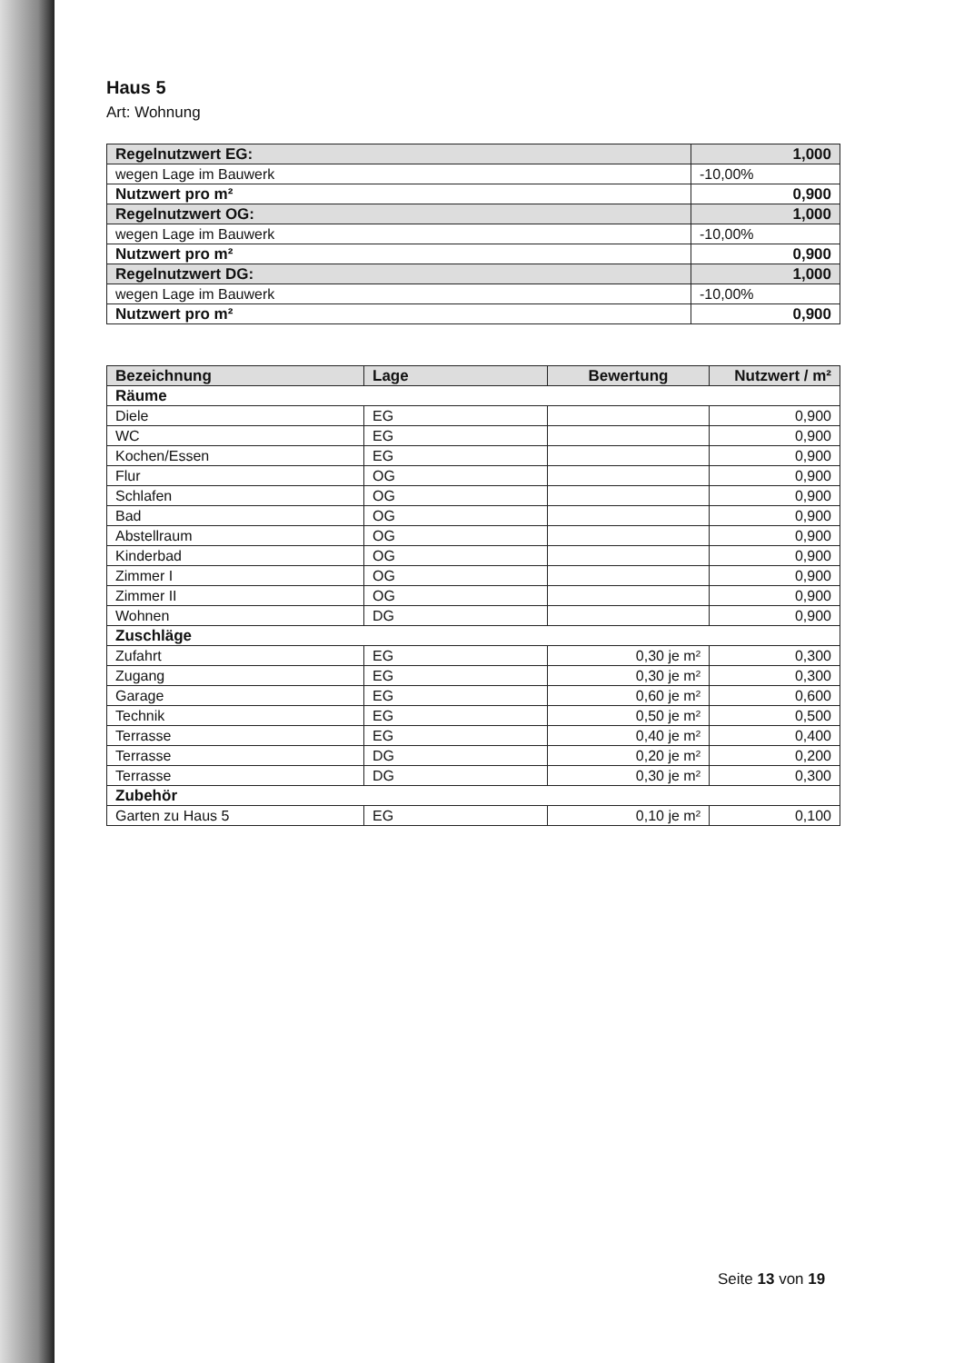Haus 5
Art: Wohnung
| Regelnutzwert EG: | 1,000 |
| wegen Lage im Bauwerk | -10,00% |
| Nutzwert pro m² | 0,900 |
| Regelnutzwert OG: | 1,000 |
| wegen Lage im Bauwerk | -10,00% |
| Nutzwert pro m² | 0,900 |
| Regelnutzwert DG: | 1,000 |
| wegen Lage im Bauwerk | -10,00% |
| Nutzwert pro m² | 0,900 |
| Bezeichnung | Lage | Bewertung | Nutzwert / m² |
| --- | --- | --- | --- |
| Räume | | | |
| Diele | EG | | 0,900 |
| WC | EG | | 0,900 |
| Kochen/Essen | EG | | 0,900 |
| Flur | OG | | 0,900 |
| Schlafen | OG | | 0,900 |
| Bad | OG | | 0,900 |
| Abstellraum | OG | | 0,900 |
| Kinderbad | OG | | 0,900 |
| Zimmer I | OG | | 0,900 |
| Zimmer II | OG | | 0,900 |
| Wohnen | DG | | 0,900 |
| Zuschläge | | | |
| Zufahrt | EG | 0,30 je m² | 0,300 |
| Zugang | EG | 0,30 je m² | 0,300 |
| Garage | EG | 0,60 je m² | 0,600 |
| Technik | EG | 0,50 je m² | 0,500 |
| Terrasse | EG | 0,40 je m² | 0,400 |
| Terrasse | DG | 0,20 je m² | 0,200 |
| Terrasse | DG | 0,30 je m² | 0,300 |
| Zubehör | | | |
| Garten zu Haus 5 | EG | 0,10 je m² | 0,100 |
Seite 13 von 19